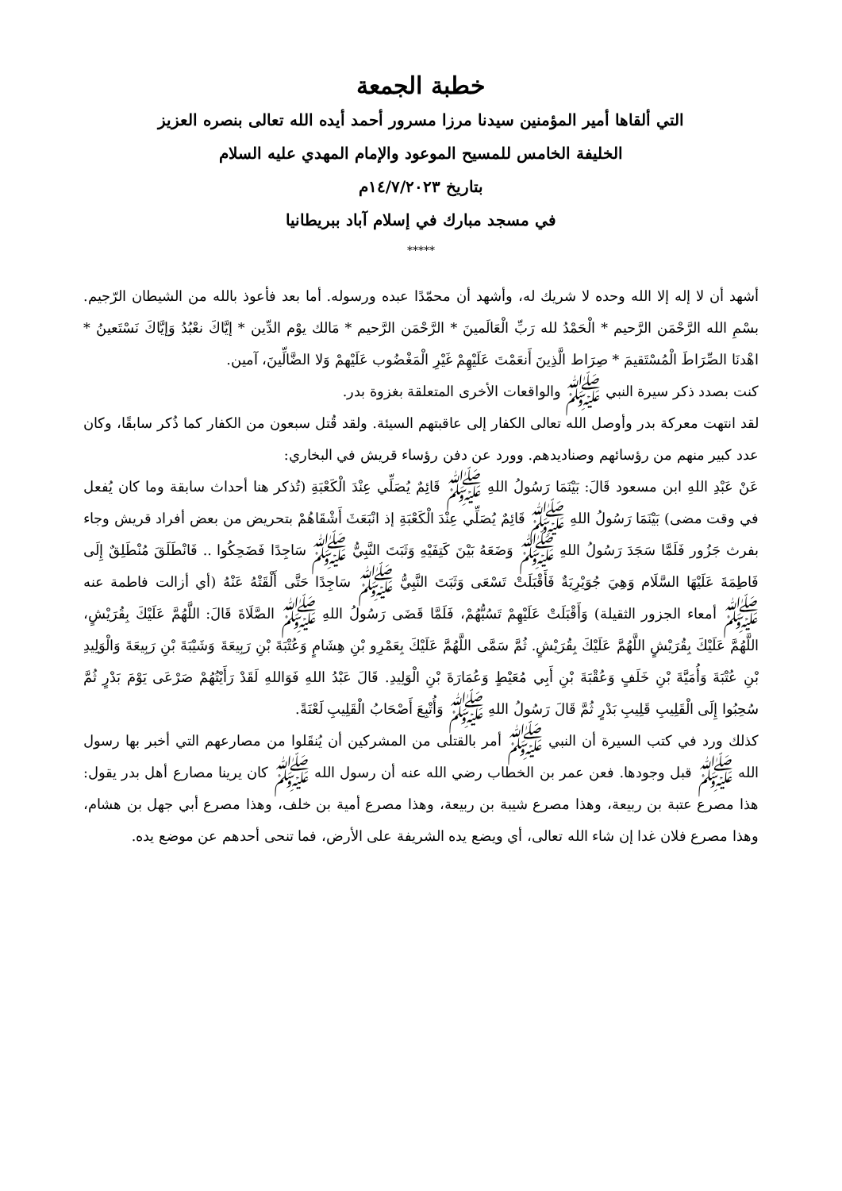خطبة الجمعة
التي ألقاها أمير المؤمنين سيدنا مرزا مسرور أحمد أيده الله تعالى بنصره العزيز
الخليفة الخامس للمسيح الموعود والإمام المهدي عليه السلام
بتاريخ ١٤/٧/٢٠٢٣م
في مسجد مبارك في إسلام آباد ببريطانيا
*****
أشهد أن لا إله إلا الله وحده لا شريك له، وأشهد أن محمّدًا عبده ورسوله. أما بعد فأعوذ بالله من الشيطان الرّجيم. بسْمِ الله الرَّحْمَن الرَّحيم * الْحَمْدُ لله رَبِّ الْعَالَمينَ * الرَّحْمَن الرَّحيم * مَالك يوْم الدِّين * إيَّاكَ نعْبُدُ وَإيَّاكَ نَسْتَعينُ * اهْدنَا الصِّرَاطَ الْمُسْتَقيمَ * صِرَاط الَّذِينَ أَنعَمْتَ عَلَيْهِمْ غَيْرِ الْمَغْضُوب عَلَيْهمْ وَلا الضَّالِّينَ، آمين.
كنت بصدد ذكر سيرة النبي ﷺ والواقعات الأخرى المتعلقة بغزوة بدر.
لقد انتهت معركة بدر وأوصل الله تعالى الكفار إلى عاقبتهم السيئة. ولقد قُتل سبعون من الكفار كما ذُكر سابقًا، وكان عدد كبير منهم من رؤسائهم وصناديدهم. وورد عن دفن رؤساء قريش في البخاري:
عَنْ عَبْدِ اللهِ ابن مسعود قَالَ: بَيْنَمَا رَسُولُ اللهِ ﷺ قَائِمٌ يُصَلِّي عِنْدَ الْكَعْبَةِ (تُذكر هنا أحداث سابقة وما كان يُفعل في وقت مضى) بَيْنَمَا رَسُولُ اللهِ ﷺ قَائِمٌ يُصَلِّي عِنْدَ الْكَعْبَةِ إذ انْبَعَثَ أَشْقَاهُمْ بتحريض من بعض أفراد قريش وجاء بفرث جَزُور فَلَمَّا سَجَدَ رَسُولُ اللهِ ﷺ وَضَعَهُ بَيْنَ كَتِفَيْهِ وَثَبَتَ النَّبِيُّ ﷺ سَاجِدًا فَضَحِكُوا .. فَانْطَلَقَ مُنْطَلِقٌ إِلَى فَاطِمَةَ عَلَيْهَا السَّلَام وَهِيَ جُوَيْرِيَةٌ فَأَقْبَلَتْ تَسْعَى وَثَبَتَ النَّبِيُّ ﷺ سَاجِدًا حَتَّى أَلْقَتْهُ عَنْهُ (أي أزالت فاطمة عنه ﷺ أمعاء الجزور الثقيلة) وَأَقْبَلَتْ عَلَيْهِمْ تَسُبُّهُمْ، فَلَمَّا قَضَى رَسُولُ اللهِ ﷺ الصَّلَاةَ قَالَ: اللَّهُمَّ عَلَيْكَ بِقُرَيْشٍ، اللَّهُمَّ عَلَيْكَ بِقُرَيْشٍ اللَّهُمَّ عَلَيْكَ بِقُرَيْشٍ. ثُمَّ سَمَّى اللَّهُمَّ عَلَيْكَ بِعَمْرِو بْنِ هِشَامٍ وَعُتْبَةَ بْنِ رَبِيعَةَ وَشَيْبَةَ بْنِ رَبِيعَةَ وَالْوَلِيدِ بْنِ عُتْبَةَ وَأُمَيَّةَ بْنِ خَلَفٍ وَعُقْبَةَ بْنِ أَبِي مُعَيْطٍ وَعُمَارَةَ بْنِ الْوَلِيدِ. قَالَ عَبْدُ اللهِ فَوَاللهِ لَقَدْ رَأَيْتُهُمْ صَرْعَى يَوْمَ بَدْرٍ ثُمَّ سُحِبُوا إِلَى الْقَلِيبِ قَلِيبِ بَدْرٍ ثُمَّ قَالَ رَسُولُ اللهِ ﷺ وَأُتْبِعَ أَصْحَابُ الْقَلِيبِ لَعْنَةً.
كذلك ورد في كتب السيرة أن النبي ﷺ أمر بالقتلى من المشركين أن يُنقَلوا من مصارعهم التي أخبر بها رسول الله ﷺ قبل وجودها. فعن عمر بن الخطاب رضي الله عنه أن رسول الله ﷺ كان يرينا مصارع أهل بدر يقول: هذا مصرع عتبة بن ربيعة، وهذا مصرع شيبة بن ربيعة، وهذا مصرع أمية بن خلف، وهذا مصرع أبي جهل بن هشام، وهذا مصرع فلان غدا إن شاء الله تعالى، أي ويضع يده الشريفة على الأرض، فما تنحى أحدهم عن موضع يده.